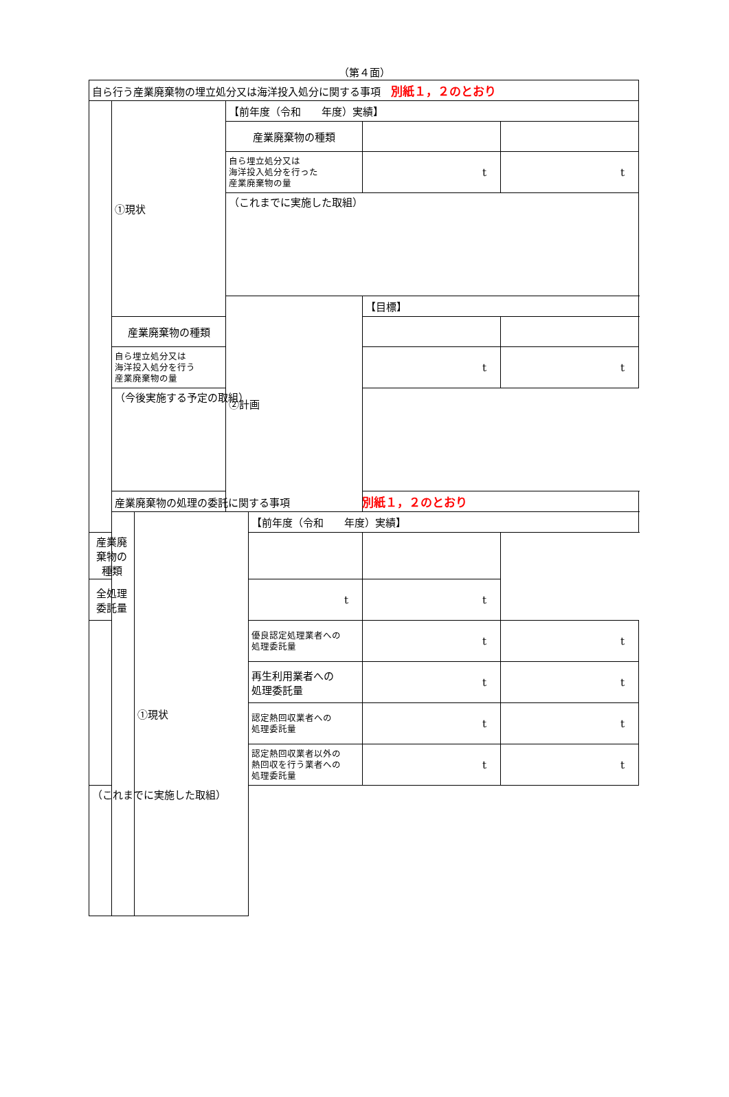（第４面）
| 自ら行う産業廃棄物の埋立処分又は海洋投入処分に関する事項 別紙１，２のとおり | | | | | | |
| | ①現状 | | 【前年度（令和 年度）実績】 | | | |
| | | | 産業廃棄物の種類 | | | |
| | | | 自ら埋立処分又は 海洋投入処分を行った 産業廃棄物の量 | | t | t |
| | | | （これまでに実施した取組） | | | |
| | | | ②計画 | | 【目標】 | |
| | 産業廃棄物の種類 | | | | | |
| | 自ら埋立処分又は 海洋投入処分を行う 産業廃棄物の量 | | | | t | t |
| | （今後実施する予定の取組） | | | | | |
| | 産業廃棄物の処理の委託に関する事項 別紙１，２のとおり | | | | | |
| | | ①現状 | | 【前年度（令和 年度）実績】 | | |
| 産業廃棄物の種類 | | | | | | |
| 全処理委託量 | | | | t | t | |
| | | | | 優良認定処理業者への 処理委託量 | t | t |
| | | | | 再生利用業者への 処理委託量 | t | t |
| | | | | 認定熱回収業者への 処理委託量 | t | t |
| | | | | 認定熱回収業者以外の 熱回収を行う業者への 処理委託量 | t | t |
| （これまでに実施した取組） | | | | | | |